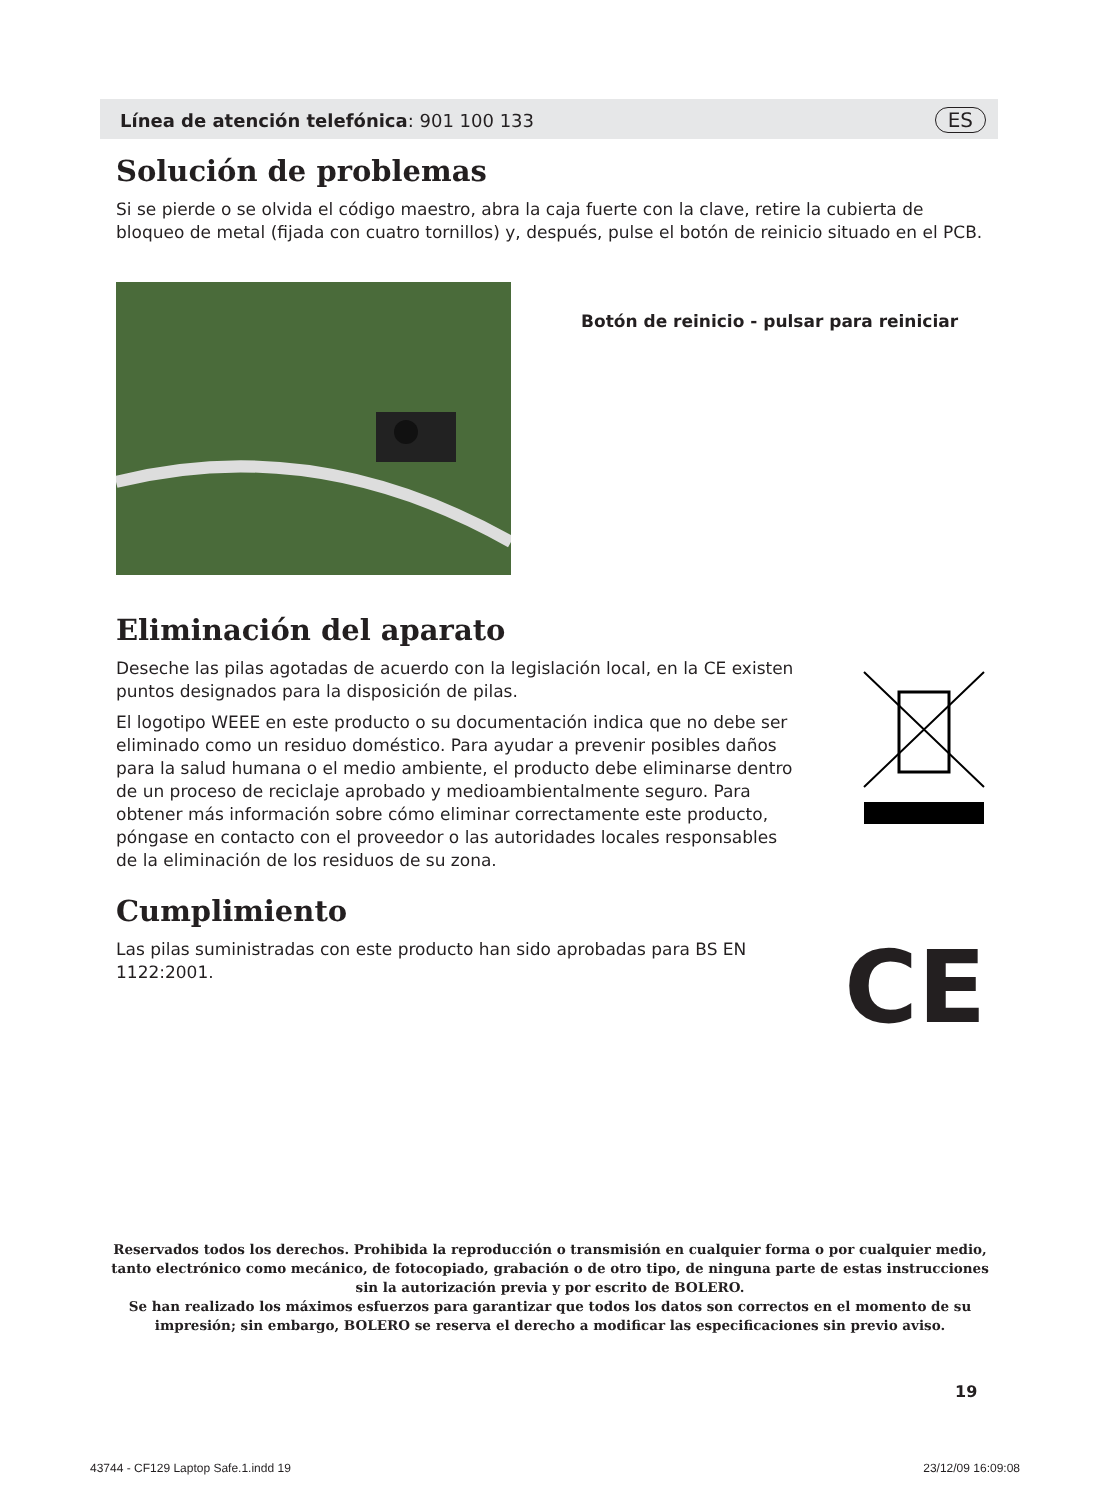Línea de atención telefónica: 901 100 133 ES
Solución de problemas
Si se pierde o se olvida el código maestro, abra la caja fuerte con la clave, retire la cubierta de bloqueo de metal (fijada con cuatro tornillos) y, después, pulse el botón de reinicio situado en el PCB.
Botón de reinicio - pulsar para reiniciar
Eliminación del aparato
Deseche las pilas agotadas de acuerdo con la legislación local, en la CE existen puntos designados para la disposición de pilas.
El logotipo WEEE en este producto o su documentación indica que no debe ser eliminado como un residuo doméstico. Para ayudar a prevenir posibles daños para la salud humana o el medio ambiente, el producto debe eliminarse dentro de un proceso de reciclaje aprobado y medioambientalmente seguro. Para obtener más información sobre cómo eliminar correctamente este producto, póngase en contacto con el proveedor o las autoridades locales responsables de la eliminación de los residuos de su zona.
Cumplimiento
Las pilas suministradas con este producto han sido aprobadas para BS EN 1122:2001.
CE
Reservados todos los derechos. Prohibida la reproducción o transmisión en cualquier forma o por cualquier medio, tanto electrónico como mecánico, de fotocopiado, grabación o de otro tipo, de ninguna parte de estas instrucciones sin la autorización previa y por escrito de BOLERO.
Se han realizado los máximos esfuerzos para garantizar que todos los datos son correctos en el momento de su impresión; sin embargo, BOLERO se reserva el derecho a modificar las especificaciones sin previo aviso.
19
43744 - CF129 Laptop Safe.1.indd 19 23/12/09 16:09:08